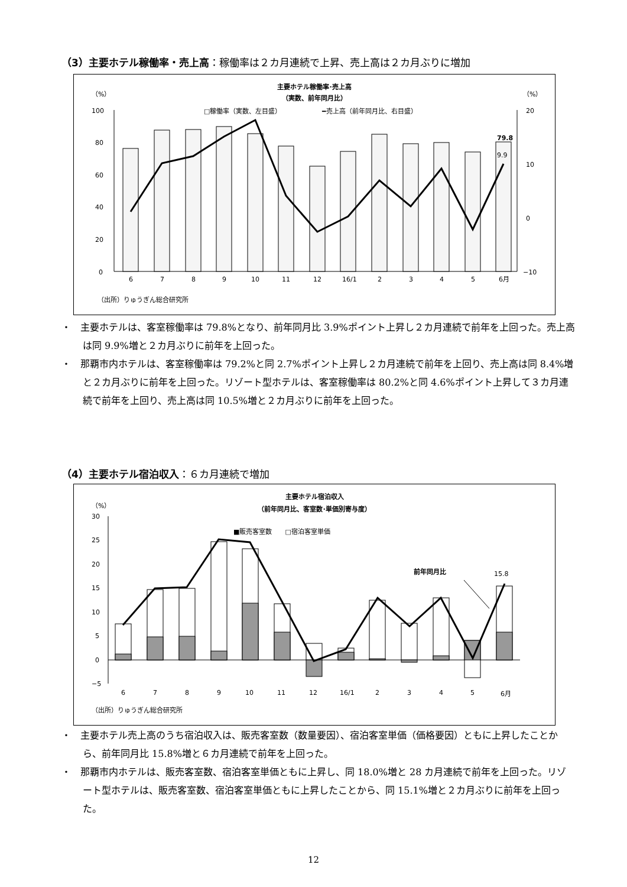（3）主要ホテル稼働率・売上高：稼働率は２カ月連続で上昇、売上高は２カ月ぶりに増加
主要ホテル稼働率･売上高
（実数、前年同月比）
（%）
（%）
□稼働率（実数、左目盛）
━売上高（前年同月比、右目盛）
100
80
60
40
20
0
20
10
0
−10
79.8
9.9
6
7
8
9
10
11
12
16/1
2
3
4
5
6月
（出所）りゅうぎん総合研究所
・　主要ホテルは、客室稼働率は 79.8%となり、前年同月比 3.9%ポイント上昇し２カ月連続で前年を上回った。売上高は同 9.9%増と２カ月ぶりに前年を上回った。
・　那覇市内ホテルは、客室稼働率は 79.2%と同 2.7%ポイント上昇し２カ月連続で前年を上回り、売上高は同 8.4%増と２カ月ぶりに前年を上回った。リゾート型ホテルは、客室稼働率は 80.2%と同 4.6%ポイント上昇して３カ月連続で前年を上回り、売上高は同 10.5%増と２カ月ぶりに前年を上回った。
（4）主要ホテル宿泊収入：６カ月連続で増加
主要ホテル宿泊収入
（前年同月比、客室数･単価別寄与度）
（%）
■販売客室数　　□宿泊客室単価
30
25
20
15
10
5
0
−5
前年同月比
15.8
6
7
8
9
10
11
12
16/1
2
3
4
5
6月
（出所）りゅうぎん総合研究所
・　主要ホテル売上高のうち宿泊収入は、販売客室数（数量要因）、宿泊客室単価（価格要因）ともに上昇したことから、前年同月比 15.8%増と６カ月連続で前年を上回った。
・　那覇市内ホテルは、販売客室数、宿泊客室単価ともに上昇し、同 18.0%増と 28 カ月連続で前年を上回った。リゾート型ホテルは、販売客室数、宿泊客室単価ともに上昇したことから、同 15.1%増と２カ月ぶりに前年を上回った。
12